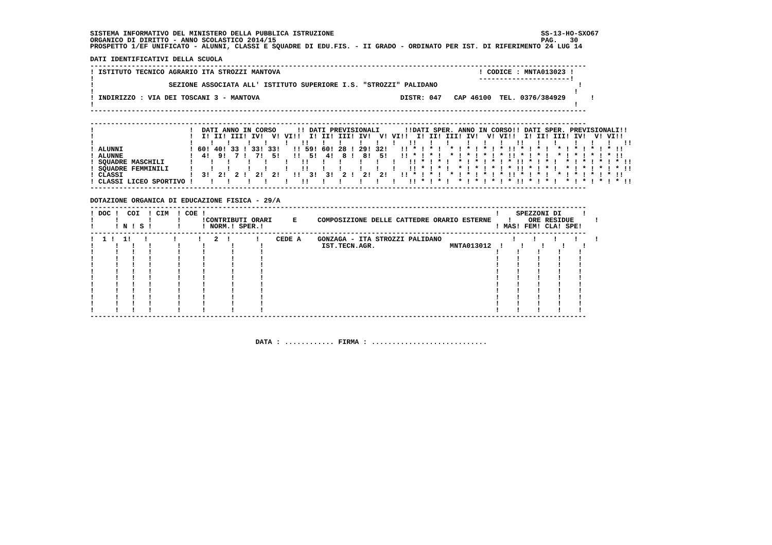SISTEMA INFORMATIVO DEL MINISTERO DELLA PUBBLICA ISTRUZIONE                                                  SS-13-HO-SXO67
ORGANICO DI DIRITTO - ANNO SCOLASTICO 2014/15                                                                PAG.   30
PROSPETTO 1/EF UNIFICATO - ALUNNI, CLASSI E SQUADRE DI EDU.FIS. - II GRADO - ORDINATO PER IST. DI RIFERIMENTO 24 LUG 14

DATI IDENTIFICATIVI DELLA SCUOLA
------------------------------------------------------------------------------------------------------------------------
! ISTITUTO TECNICO AGRARIO ITA STROZZI MANTOVA                                                ! CODICE : MNTA013023 !
!                                                                                             ----------------------!
!                  SEZIONE ASSOCIATA ALL' ISTITUTO SUPERIORE I.S. "STROZZI" PALIDANO                                  !
!                                                                                                                    !
! INDIRIZZO : VIA DEI TOSCANI 3 - MANTOVA                                  DISTR: 047   CAP 46100  TEL. 0376/384929      !
!                                                                                                                    !
------------------------------------------------------------------------------------------------------------------------

------------------------------------------------------------------------------------------------------------------------
!                       !  DATI ANNO IN CORSO     !! DATI PREVISIONALI      !!DATI SPER. ANNO IN CORSO!! DATI SPER. PREVISIONALI!!
!                       !  I! II! III! IV!  V! VI!!  I! II! III! IV!  V! VI!!  I! II! III! IV!  V! VI!!  I! II! III! IV!  V! VI!!
!                       !    !   !    !   !    !   !!   !   !    !   !   !   !!   !   !    !   !   !   !!   !   !    !   !   !   !!
! ALUNNI                ! 60! 40! 33 ! 33! 33!   !! 59! 60! 28 ! 29! 32!   !! * ! * !  * ! * ! * ! * !! * ! * !  * ! * ! * ! * !!
! ALUNNE                !  4!  9!  7 !  7!  5!   !!  5!  4!  8 !  8!  5!   !! * ! * !  * ! * ! * ! * !! * ! * !  * ! * ! * ! * !!
! SQUADRE MASCHILI      !    !   !    !   !    !   !!   !   !    !   !   !   !! * ! * !  * ! * ! * ! * !! * ! * !  * ! * ! * ! * !!
! SQUADRE FEMMINILI     !    !   !    !   !    !   !!   !   !    !   !   !   !! * ! * !  * ! * ! * ! * !! * ! * !  * ! * ! * ! * !!
! CLASSI                !  3!  2!  2 !  2!  2!   !!  3!  3!  2 !  2!  2!   !! * ! * !  * ! * ! * ! * !! * ! * !  * ! * ! * ! * !!
! CLASSI LICEO SPORTIVO !    !   !    !   !    !   !!   !   !    !   !   !   !! * ! * !  * ! * ! * ! * !! * ! * !  * ! * ! * ! * !!
------------------------------------------------------------------------------------------------------------------------

DOTAZIONE ORGANICA DI EDUCAZIONE FISICA - 29/A
------------------------------------------------------------------------------------------------------------------------
! DOC !  COI  ! CIM  ! COE !                                                                      !    SPEZZONI DI     !
!     !       !      !     !CONTRIBUTI ORARI     E     COMPOSIZIONE DELLE CATTEDRE ORARIO ESTERNE    !    ORE RESIDUE     !
!     ! N ! S !      !     ! NORM.! SPER.!                                                        ! MAS! FEM! CLA! SPE!
------------------------------------------------------------------------------------------------------------------------
!  1 !  1!   !      !     !   2  !      !    CEDE A    GONZAGA - ITA STROZZI PALIDANO                 !    !    !    !    !
!     !   !   !      !     !      !      !              IST.TECN.AGR.                  MNTA013012  !    !    !    !    !
!     !   !   !      !     !      !      !                                                        !    !    !    !    !
!     !   !   !      !     !      !      !                                                        !    !    !    !    !
!     !   !   !      !     !      !      !                                                        !    !    !    !    !
!     !   !   !      !     !      !      !                                                        !    !    !    !    !
!     !   !   !      !     !      !      !                                                        !    !    !    !    !
!     !   !   !      !     !      !      !                                                        !    !    !    !    !
!     !   !   !      !     !      !      !                                                        !    !    !    !    !
!     !   !   !      !     !      !      !                                                        !    !    !    !    !
!     !   !   !      !     !      !      !                                                        !    !    !    !    !
!     !   !   !      !     !      !      !                                                        !    !    !    !    !
------------------------------------------------------------------------------------------------------------------------



                                        DATA : ............ FIRMA : ............................